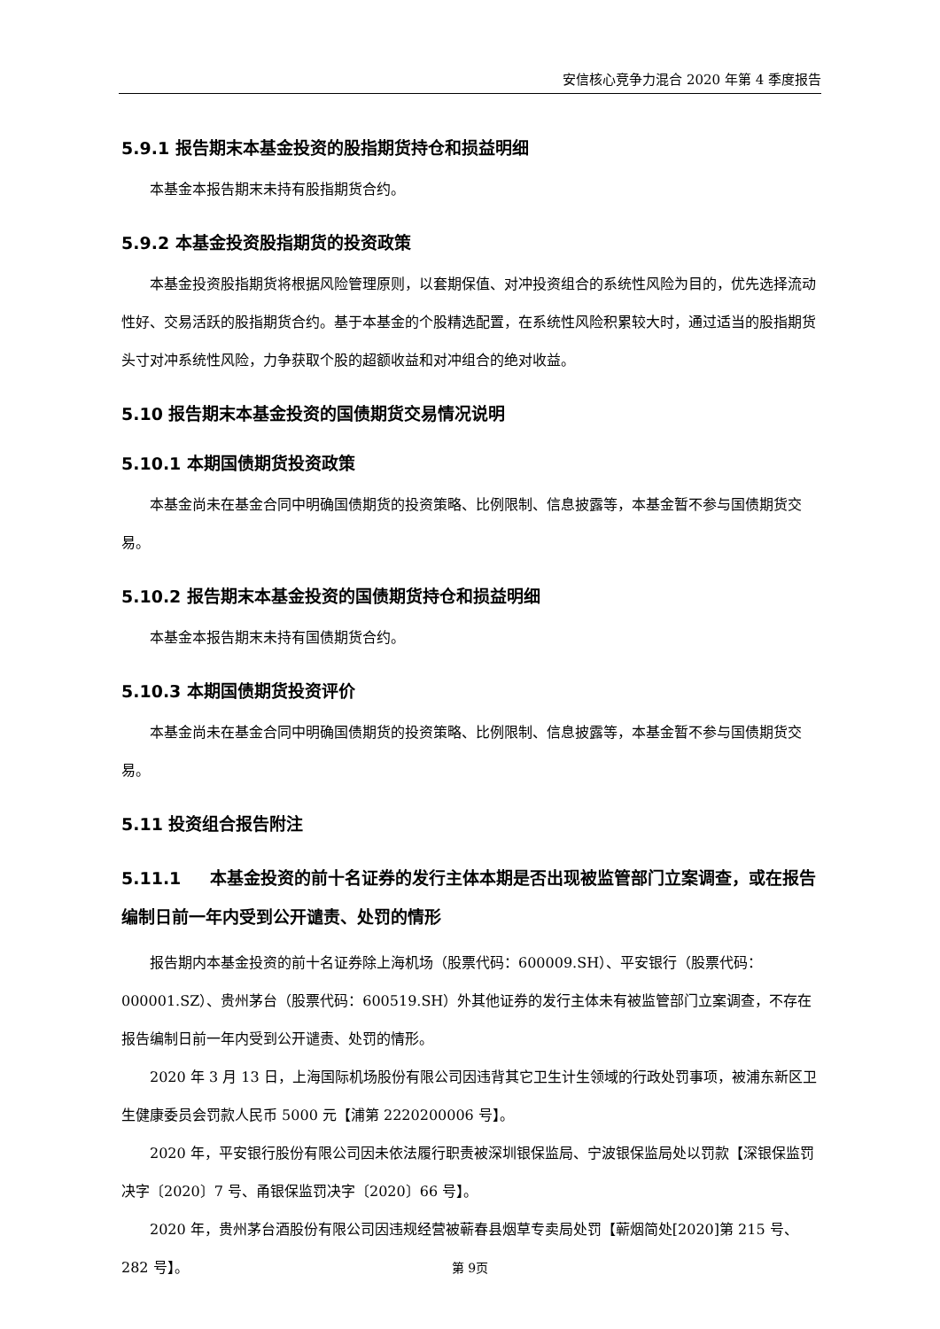安信核心竞争力混合 2020 年第 4 季度报告
5.9.1 报告期末本基金投资的股指期货持仓和损益明细
本基金本报告期末未持有股指期货合约。
5.9.2 本基金投资股指期货的投资政策
本基金投资股指期货将根据风险管理原则，以套期保值、对冲投资组合的系统性风险为目的，优先选择流动性好、交易活跃的股指期货合约。基于本基金的个股精选配置，在系统性风险积累较大时，通过适当的股指期货头寸对冲系统性风险，力争获取个股的超额收益和对冲组合的绝对收益。
5.10 报告期末本基金投资的国债期货交易情况说明
5.10.1 本期国债期货投资政策
本基金尚未在基金合同中明确国债期货的投资策略、比例限制、信息披露等，本基金暂不参与国债期货交易。
5.10.2 报告期末本基金投资的国债期货持仓和损益明细
本基金本报告期末未持有国债期货合约。
5.10.3 本期国债期货投资评价
本基金尚未在基金合同中明确国债期货的投资策略、比例限制、信息披露等，本基金暂不参与国债期货交易。
5.11 投资组合报告附注
5.11.1 本基金投资的前十名证券的发行主体本期是否出现被监管部门立案调查，或在报告编制日前一年内受到公开谴责、处罚的情形
报告期内本基金投资的前十名证券除上海机场（股票代码：600009.SH）、平安银行（股票代码：000001.SZ）、贵州茅台（股票代码：600519.SH）外其他证券的发行主体未有被监管部门立案调查，不存在报告编制日前一年内受到公开谴责、处罚的情形。
2020 年 3 月 13 日，上海国际机场股份有限公司因违背其它卫生计生领域的行政处罚事项，被浦东新区卫生健康委员会罚款人民币 5000 元【浦第 2220200006 号】。
2020 年，平安银行股份有限公司因未依法履行职责被深圳银保监局、宁波银保监局处以罚款【深银保监罚决字〔2020〕7 号、甬银保监罚决字〔2020〕66 号】。
2020 年，贵州茅台酒股份有限公司因违规经营被蕲春县烟草专卖局处罚【蕲烟简处[2020]第 215 号、282 号】。
第 9页